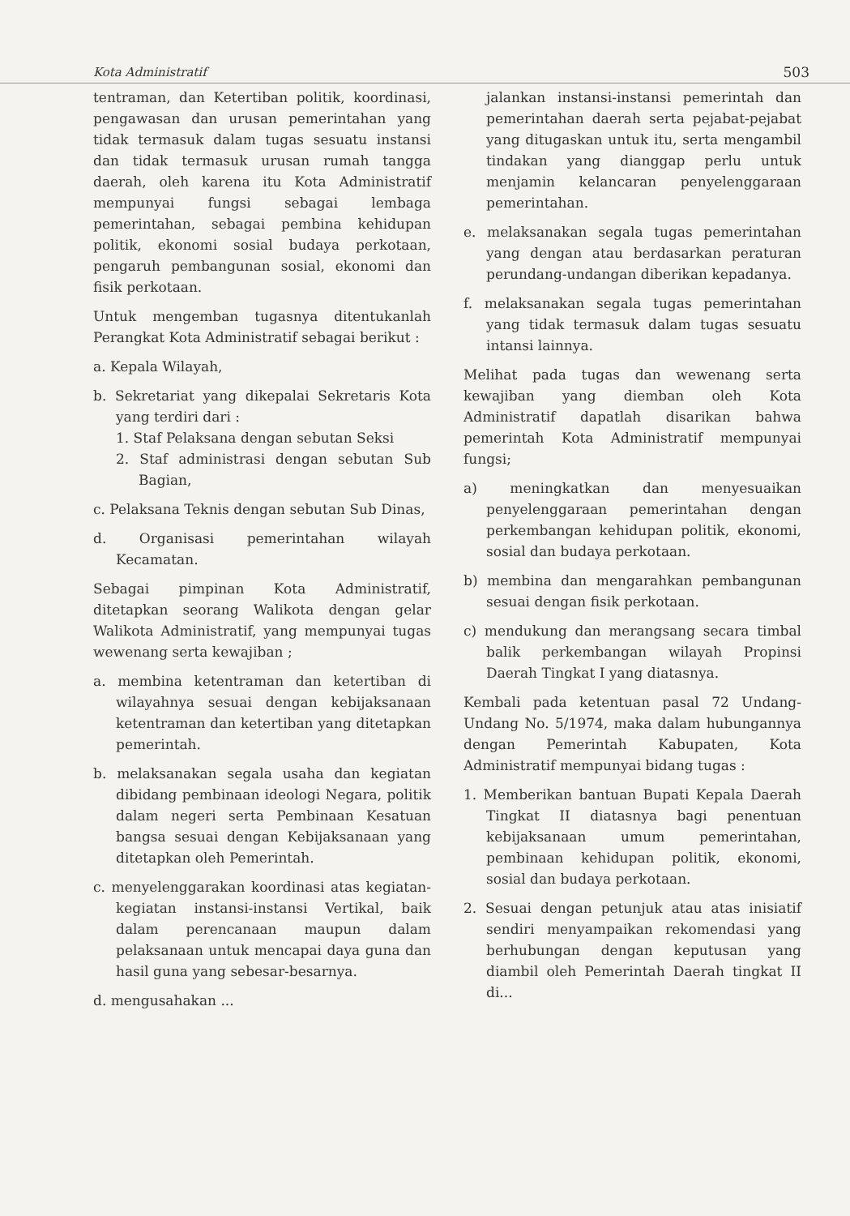Kota Administratif 503
tentraman, dan Ketertiban politik, koordinasi, pengawasan dan urusan pemerintahan yang tidak termasuk dalam tugas sesuatu instansi dan tidak termasuk urusan rumah tangga daerah, oleh karena itu Kota Administratif mempunyai fungsi sebagai lembaga pemerintahan, sebagai pembina kehidupan politik, ekonomi sosial budaya perkotaan, pengaruh pembangunan sosial, ekonomi dan fisik perkotaan.
Untuk mengemban tugasnya ditentukanlah Perangkat Kota Administratif sebagai berikut :
a. Kepala Wilayah,
b. Sekretariat yang dikepalai Sekretaris Kota yang terdiri dari :
1. Staf Pelaksana dengan sebutan Seksi
2. Staf administrasi dengan sebutan Sub Bagian,
c. Pelaksana Teknis dengan sebutan Sub Dinas,
d. Organisasi pemerintahan wilayah Kecamatan.
Sebagai pimpinan Kota Administratif, ditetapkan seorang Walikota dengan gelar Walikota Administratif, yang mempunyai tugas wewenang serta kewajiban ;
a. membina ketentraman dan ketertiban di wilayahnya sesuai dengan kebijaksanaan ketentraman dan ketertiban yang ditetapkan pemerintah.
b. melaksanakan segala usaha dan kegiatan dibidang pembinaan ideologi Negara, politik dalam negeri serta Pembinaan Kesatuan bangsa sesuai dengan Kebijaksanaan yang ditetapkan oleh Pemerintah.
c. menyelenggarakan koordinasi atas kegiatan-kegiatan instansi-instansi Vertikal, baik dalam perencanaan maupun dalam pelaksanaan untuk mencapai daya guna dan hasil guna yang sebesar-besarnya.
d. mengusahakan ...
jalankan instansi-instansi pemerintah dan pemerintahan daerah serta pejabat-pejabat yang ditugaskan untuk itu, serta mengambil tindakan yang dianggap perlu untuk menjamin kelancaran penyelenggaraan pemerintahan.
e. melaksanakan segala tugas pemerintahan yang dengan atau berdasarkan peraturan perundang-undangan diberikan kepadanya.
f. melaksanakan segala tugas pemerintahan yang tidak termasuk dalam tugas sesuatu intansi lainnya.
Melihat pada tugas dan wewenang serta kewajiban yang diemban oleh Kota Administratif dapatlah disarikan bahwa pemerintah Kota Administratif mempunyai fungsi;
a) meningkatkan dan menyesuaikan penyelenggaraan pemerintahan dengan perkembangan kehidupan politik, ekonomi, sosial dan budaya perkotaan.
b) membina dan mengarahkan pembangunan sesuai dengan fisik perkotaan.
c) mendukung dan merangsang secara timbal balik perkembangan wilayah Propinsi Daerah Tingkat I yang diatasnya.
Kembali pada ketentuan pasal 72 Undang-Undang No. 5/1974, maka dalam hubungannya dengan Pemerintah Kabupaten, Kota Administratif mempunyai bidang tugas :
1. Memberikan bantuan Bupati Kepala Daerah Tingkat II diatasnya bagi penentuan kebijaksanaan umum pemerintahan, pembinaan kehidupan politik, ekonomi, sosial dan budaya perkotaan.
2. Sesuai dengan petunjuk atau atas inisiatif sendiri menyampaikan rekomendasi yang berhubungan dengan keputusan yang diambil oleh Pemerintah Daerah tingkat II di...